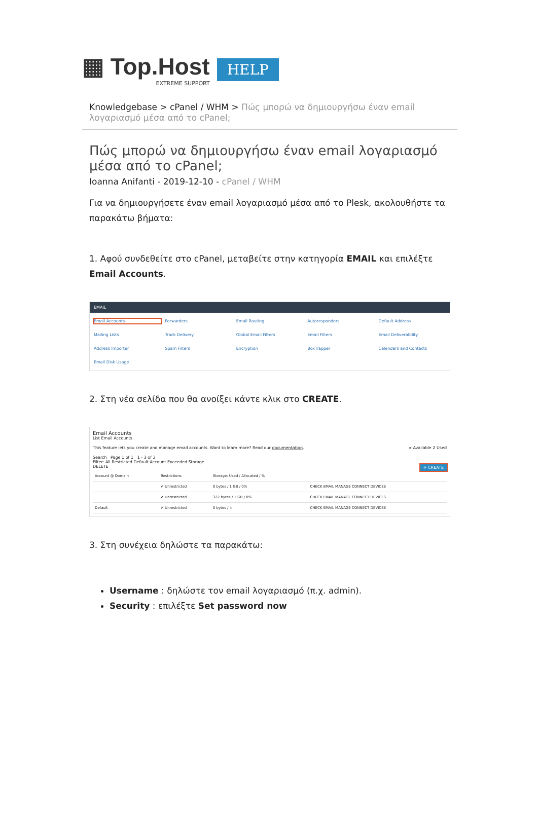▦ Top.Host
EXTREME SUPPORT
HELP
Knowledgebase > cPanel / WHM > Πώς μπορώ να δημιουργήσω έναν email λογαριασμό μέσα από το cPanel;
Πώς μπορώ να δημιουργήσω έναν email λογαριασμό μέσα από το cPanel;
Ioanna Anifanti - 2019-12-10 - cPanel / WHM
Για να δημιουργήσετε έναν email λογαριασμό μέσα από το Plesk, ακολουθήστε τα παρακάτω βήματα:
1. Αφού συνδεθείτε στο cPanel, μεταβείτε στην κατηγορία EMAIL και επιλέξτε Email Accounts.
EMAIL
Email Accounts Forwarders Email Routing Autoresponders Default Address Mailing Lists Track Delivery Global Email Filters Email Filters Email Deliverability Address Importer Spam Filters Encryption BoxTrapper Calendars and Contacts Email Disk Usage
2. Στη νέα σελίδα που θα ανοίξει κάντε κλικ στο CREATE.
Email Accounts
List Email Accounts
This feature lets you create and manage email accounts. Want to learn more? Read our documentation. ∞ Available 2 Used
Search Page 1 of 1 1 - 3 of 3
Filter: All Restricted Default Account Exceeded Storage
DELETE + CREATE
| Account @ Domain | Restrictions | Storage: Used / Allocated / % | |
| --- | --- | --- | --- |
| | ✔ Unrestricted | 0 bytes / 1 GB / 0% | CHECK EMAIL MANAGE CONNECT DEVICES |
| | ✔ Unrestricted | 322 bytes / 1 GB / 0% | CHECK EMAIL MANAGE CONNECT DEVICES |
| Default | ✔ Unrestricted | 0 bytes / ∞ | CHECK EMAIL MANAGE CONNECT DEVICES |
3. Στη συνέχεια δηλώστε τα παρακάτω:
Username : δηλώστε τον email λογαριασμό (π.χ. admin).
Security : επιλέξτε Set password now